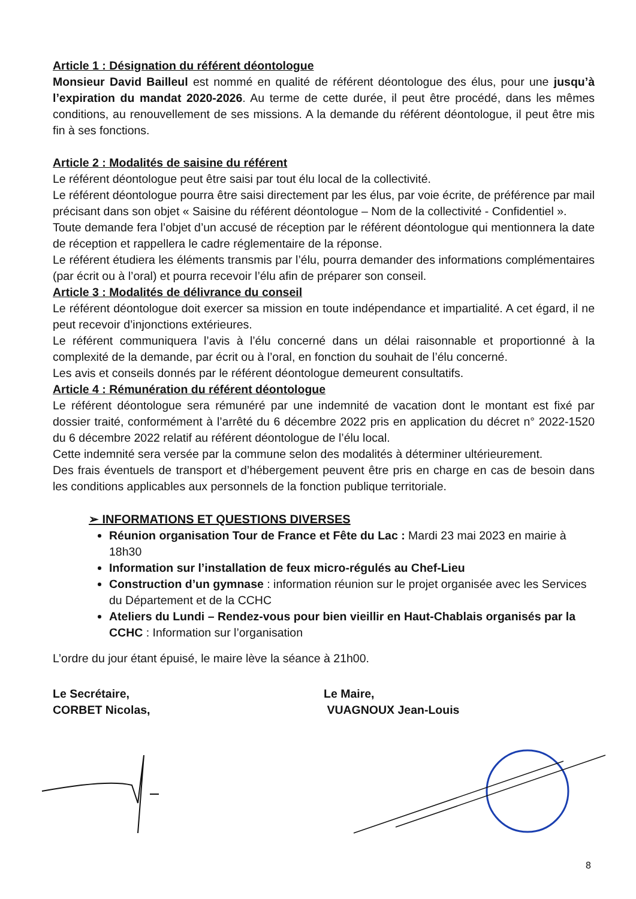Article 1 : Désignation du référent déontologue
Monsieur David Bailleul est nommé en qualité de référent déontologue des élus, pour une jusqu’à l’expiration du mandat 2020-2026. Au terme de cette durée, il peut être procédé, dans les mêmes conditions, au renouvellement de ses missions. A la demande du référent déontologue, il peut être mis fin à ses fonctions.
Article 2 : Modalités de saisine du référent
Le référent déontologue peut être saisi par tout élu local de la collectivité.
Le référent déontologue pourra être saisi directement par les élus, par voie écrite, de préférence par mail précisant dans son objet « Saisine du référent déontologue – Nom de la collectivité - Confidentiel ».
Toute demande fera l’objet d’un accusé de réception par le référent déontologue qui mentionnera la date de réception et rappellera le cadre réglementaire de la réponse.
Le référent étudiera les éléments transmis par l’élu, pourra demander des informations complémentaires (par écrit ou à l’oral) et pourra recevoir l’élu afin de préparer son conseil.
Article 3 : Modalités de délivrance du conseil
Le référent déontologue doit exercer sa mission en toute indépendance et impartialité. A cet égard, il ne peut recevoir d’injonctions extérieures.
Le référent communiquera l’avis à l’élu concerné dans un délai raisonnable et proportionné à la complexité de la demande, par écrit ou à l’oral, en fonction du souhait de l’élu concerné.
Les avis et conseils donnés par le référent déontologue demeurent consultatifs.
Article 4 : Rémunération du référent déontologue
Le référent déontologue sera rémunéré par une indemnité de vacation dont le montant est fixé par dossier traité, conformément à l’arrêté du 6 décembre 2022 pris en application du décret n° 2022-1520 du 6 décembre 2022 relatif au référent déontologue de l’élu local.
Cette indemnité sera versée par la commune selon des modalités à déterminer ultérieurement.
Des frais éventuels de transport et d’hébergement peuvent être pris en charge en cas de besoin dans les conditions applicables aux personnels de la fonction publique territoriale.
➢ INFORMATIONS ET QUESTIONS DIVERSES
Réunion organisation Tour de France et Fête du Lac : Mardi 23 mai 2023 en mairie à 18h30
Information sur l’installation de feux micro-régulés au Chef-Lieu
Construction d’un gymnase : information réunion sur le projet organisée avec les Services du Département et de la CCHC
Ateliers du Lundi – Rendez-vous pour bien vieillir en Haut-Chablais organisés par la CCHC : Information sur l’organisation
L’ordre du jour étant épuisé, le maire lève la séance à 21h00.
Le Secrétaire,
CORBET Nicolas,
Le Maire,
VUAGNOUX Jean-Louis
8